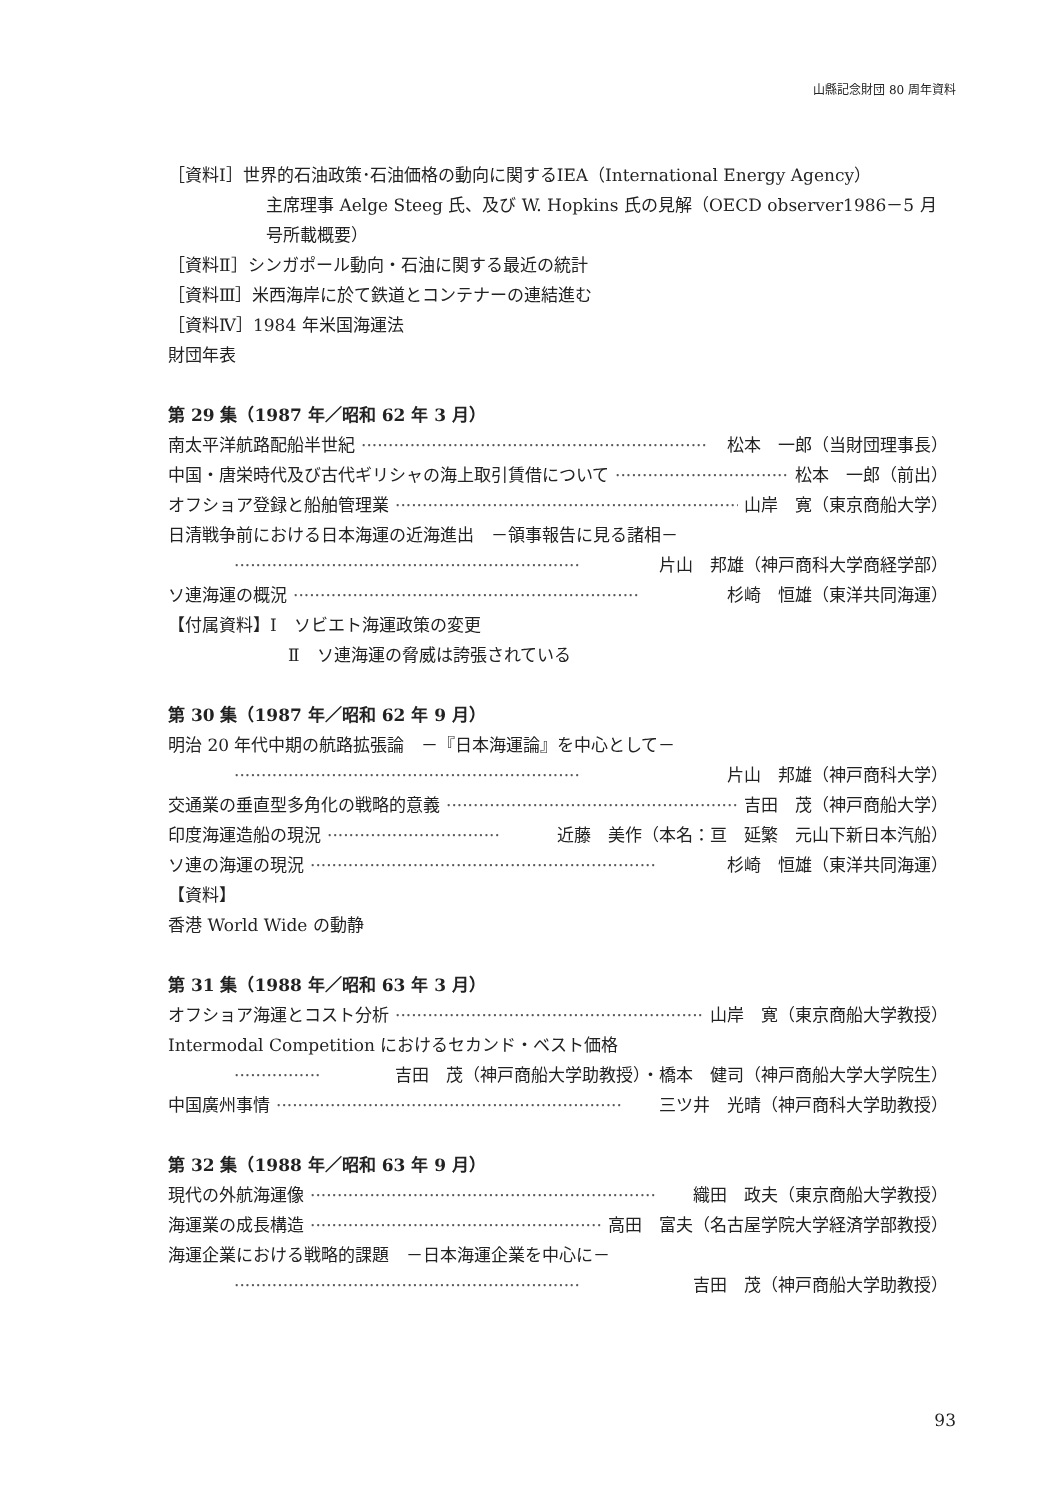山縣記念財団 80 周年資料
［資料Ⅰ］世界的石油政策･石油価格の動向に関するIEA（International Energy Agency）
主席理事 Aelge Steeg 氏、及び W. Hopkins 氏の見解（OECD observer1986－5 月号所載概要）
［資料Ⅱ］シンガポール動向・石油に関する最近の統計
［資料Ⅲ］米西海岸に於て鉄道とコンテナーの連結進む
［資料Ⅳ］1984 年米国海運法
財団年表
第 29 集（1987 年／昭和 62 年 3 月）
南太平洋航路配船半世紀 ································································ 松本　一郎（当財団理事長）
中国・唐栄時代及び古代ギリシャの海上取引賃借について ································ 松本　一郎（前出）
オフショア登録と船舶管理業 ································································ 山岸　寛（東京商船大学）
日清戦争前における日本海運の近海進出　－領事報告に見る諸相－
································································ 片山　邦雄（神戸商科大学商経学部）
ソ連海運の概況 ································································ 杉崎　恒雄（東洋共同海運）
【付属資料】Ⅰ　ソビエト海運政策の変更
Ⅱ　ソ連海運の脅威は誇張されている
第 30 集（1987 年／昭和 62 年 9 月）
明治 20 年代中期の航路拡張論　－『日本海運論』を中心として－
································································ 片山　邦雄（神戸商科大学）
交通業の垂直型多角化の戦略的意義 ································································ 吉田　茂（神戸商船大学）
印度海運造船の現況 ································ 近藤　美作（本名：亘　延繁　元山下新日本汽船）
ソ連の海運の現況 ································································ 杉崎　恒雄（東洋共同海運）
【資料】
香港 World Wide の動静
第 31 集（1988 年／昭和 63 年 3 月）
オフショア海運とコスト分析 ································································ 山岸　寛（東京商船大学教授）
Intermodal Competition におけるセカンド・ベスト価格
················ 吉田　茂（神戸商船大学助教授）・橋本　健司（神戸商船大学大学院生）
中国廣州事情 ································································ 三ツ井　光晴（神戸商科大学助教授）
第 32 集（1988 年／昭和 63 年 9 月）
現代の外航海運像 ································································ 織田　政夫（東京商船大学教授）
海運業の成長構造 ································································ 高田　富夫（名古屋学院大学経済学部教授）
海運企業における戦略的課題　－日本海運企業を中心に－
································································ 吉田　茂（神戸商船大学助教授）
93